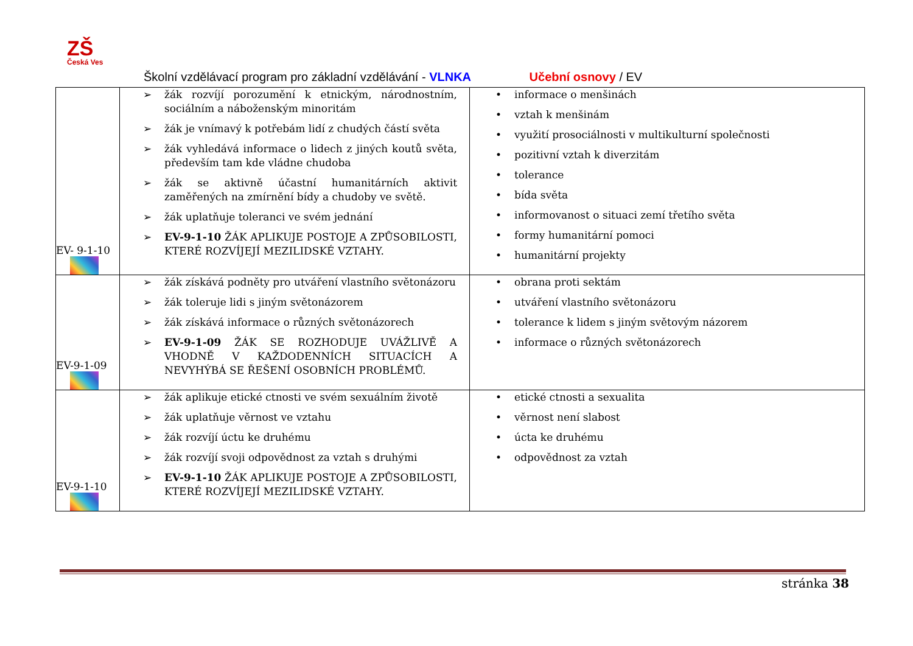ZŠ
Česká Ves
Školní vzdělávací program pro základní vzdělávání - VLNKA Učební osnovy / EV
| EV- 9-1-10 | ➢ žák rozvíjí porozumění k etnickým, národnostním, sociálním a náboženským minoritám ➢ žák je vnímavý k potřebám lidí z chudých částí světa ➢ žák vyhledává informace o lidech z jiných koutů světa, především tam kde vládne chudoba ➢ žák se aktivně účastní humanitárních aktivit zaměřených na zmírnění bídy a chudoby ve světě. ➢ žák uplatňuje toleranci ve svém jednání ➢ EV-9-1-10 ŽÁK APLIKUJE POSTOJE A ZPŮSOBILOSTI, KTERÉ ROZVÍJEJÍ MEZILIDSKÉ VZTAHY. | • informace o menšinách • vztah k menšinám • využití prosociálnosti v multikulturní společnosti • pozitivní vztah k diverzitám • tolerance • bída světa • informovanost o situaci zemí třetího světa • formy humanitární pomoci • humanitární projekty |
| EV-9-1-09 | ➢ žák získává podněty pro utváření vlastního světonázoru ➢ žák toleruje lidi s jiným světonázorem ➢ žák získává informace o různých světonázorech ➢ EV-9-1-09 ŽÁK SE ROZHODUJE UVÁŽLIVĚ A VHODNĚ V KAŽDODENNÍCH SITUACÍCH A NEVYHÝBÁ SE ŘEŠENÍ OSOBNÍCH PROBLÉMŮ. | • obrana proti sektám • utváření vlastního světonázoru • tolerance k lidem s jiným světovým názorem • informace o různých světonázorech |
| EV-9-1-10 | ➢ žák aplikuje etické ctnosti ve svém sexuálním životě ➢ žák uplatňuje věrnost ve vztahu ➢ žák rozvíjí úctu ke druhému ➢ žák rozvíjí svoji odpovědnost za vztah s druhými ➢ EV-9-1-10 ŽÁK APLIKUJE POSTOJE A ZPŮSOBILOSTI, KTERÉ ROZVÍJEJÍ MEZILIDSKÉ VZTAHY. | • etické ctnosti a sexualita • věrnost není slabost • úcta ke druhému • odpovědnost za vztah |
stránka 38